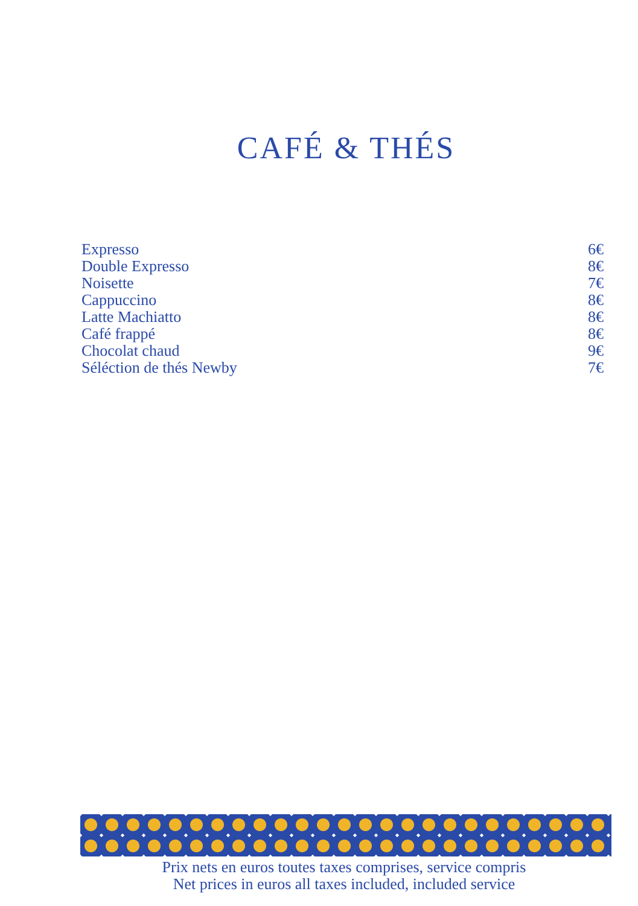CAFÉ & THÉS
Expresso 6€
Double Expresso 8€
Noisette 7€
Cappuccino 8€
Latte Machiatto 8€
Café frappé 8€
Chocolat chaud 9€
Séléction de thés Newby 7€
Prix nets en euros toutes taxes comprises, service compris
Net prices in euros all taxes included, included service